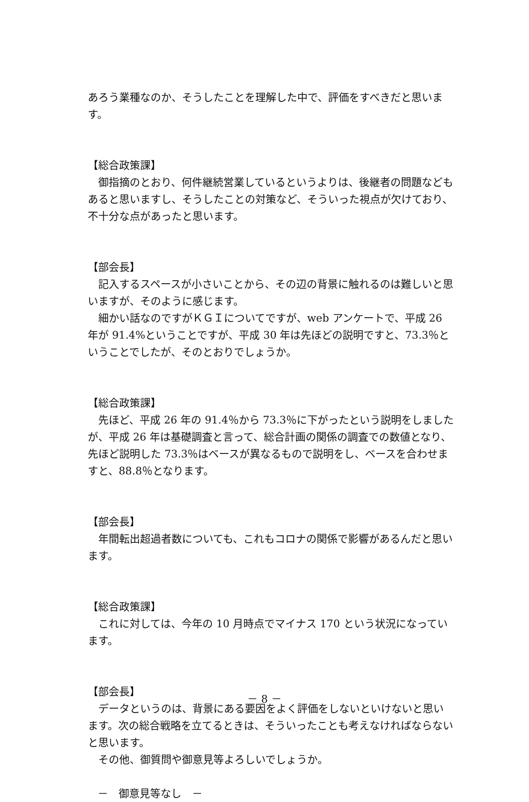あろう業種なのか、そうしたことを理解した中で、評価をすべきだと思います。
【総合政策課】
御指摘のとおり、何件継続営業しているというよりは、後継者の問題などもあると思いますし、そうしたことの対策など、そういった視点が欠けており、不十分な点があったと思います。
【部会長】
記入するスペースが小さいことから、その辺の背景に触れるのは難しいと思いますが、そのように感じます。
細かい話なのですがＫＧＩについてですが、web アンケートで、平成 26 年が 91.4%ということですが、平成 30 年は先ほどの説明ですと、73.3％ということでしたが、そのとおりでしょうか。
【総合政策課】
先ほど、平成 26 年の 91.4％から 73.3％に下がったという説明をしましたが、平成 26 年は基礎調査と言って、総合計画の関係の調査での数値となり、先ほど説明した 73.3％はベースが異なるもので説明をし、ベースを合わせますと、88.8％となります。
【部会長】
年間転出超過者数についても、これもコロナの関係で影響があるんだと思います。
【総合政策課】
これに対しては、今年の 10 月時点でマイナス 170 という状況になっています。
【部会長】
データというのは、背景にある要因をよく評価をしないといけないと思います。次の総合戦略を立てるときは、そういったことも考えなければならないと思います。
その他、御質問や御意見等よろしいでしょうか。
－　御意見等なし　－
－ 8 －